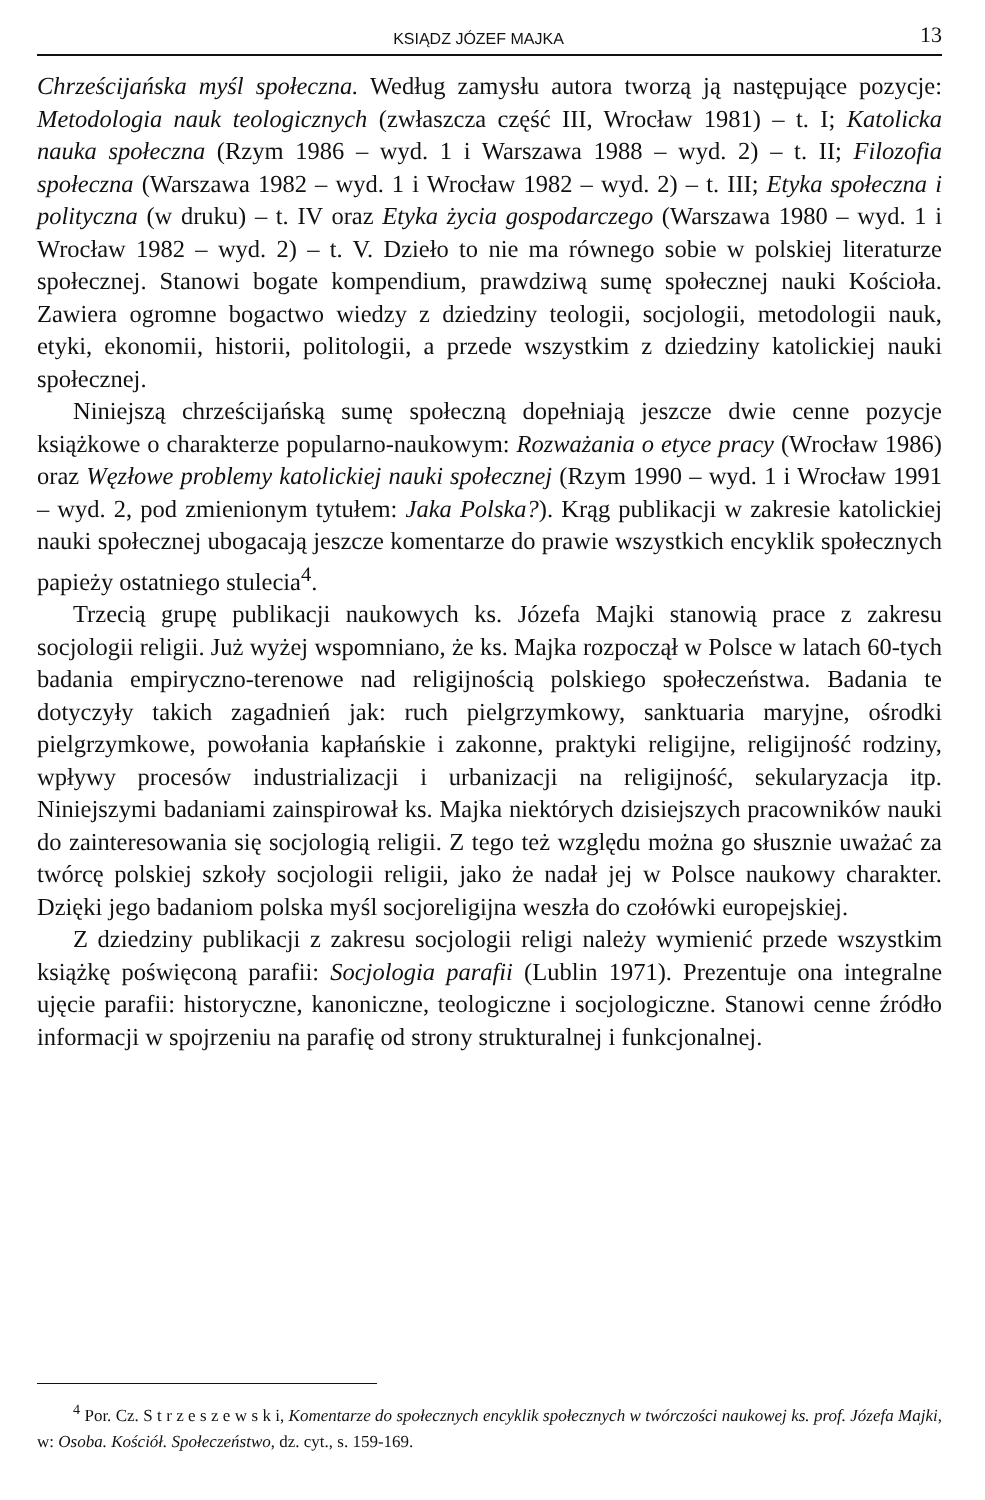KSIĄDZ JÓZEF MAJKA 13
Chrześcijańska myśl społeczna. Według zamysłu autora tworzą ją następujące pozycje: Metodologia nauk teologicznych (zwłaszcza część III, Wrocław 1981) – t. I; Katolicka nauka społeczna (Rzym 1986 – wyd. 1 i Warszawa 1988 – wyd. 2) – t. II; Filozofia społeczna (Warszawa 1982 – wyd. 1 i Wrocław 1982 – wyd. 2) – t. III; Etyka społeczna i polityczna (w druku) – t. IV oraz Etyka życia gospodarczego (Warszawa 1980 – wyd. 1 i Wrocław 1982 – wyd. 2) – t. V. Dzieło to nie ma równego sobie w polskiej literaturze społecznej. Stanowi bogate kompendium, prawdziwą sumę społecznej nauki Kościoła. Zawiera ogromne bogactwo wiedzy z dziedziny teologii, socjologii, metodologii nauk, etyki, ekonomii, historii, politologii, a przede wszystkim z dziedziny katolickiej nauki społecznej.
Niniejszą chrześcijańską sumę społeczną dopełniają jeszcze dwie cenne pozycje książkowe o charakterze popularno-naukowym: Rozważania o etyce pracy (Wrocław 1986) oraz Węzłowe problemy katolickiej nauki społecznej (Rzym 1990 – wyd. 1 i Wrocław 1991 – wyd. 2, pod zmienionym tytułem: Jaka Polska?). Krąg publikacji w zakresie katolickiej nauki społecznej ubogacają jeszcze komentarze do prawie wszystkich encyklik społecznych papieży ostatniego stulecia<sup>4</sup>.
Trzecią grupę publikacji naukowych ks. Józefa Majki stanowią prace z zakresu socjologii religii. Już wyżej wspomniano, że ks. Majka rozpoczął w Polsce w latach 60-tych badania empiryczno-terenowe nad religijnością polskiego społeczeństwa. Badania te dotyczyły takich zagadnień jak: ruch pielgrzymkowy, sanktuaria maryjne, ośrodki pielgrzymkowe, powołania kapłańskie i zakonne, praktyki religijne, religijność rodziny, wpływy procesów industrializacji i urbanizacji na religijność, sekularyzacja itp. Niniejszymi badaniami zainspirował ks. Majka niektórych dzisiejszych pracowników nauki do zainteresowania się socjologią religii. Z tego też względu można go słusznie uważać za twórcę polskiej szkoły socjologii religii, jako że nadał jej w Polsce naukowy charakter. Dzięki jego badaniom polska myśl socjoreligijna weszła do czołówki europejskiej.
Z dziedziny publikacji z zakresu socjologii religi należy wymienić przede wszystkim książkę poświęconą parafii: Socjologia parafii (Lublin 1971). Prezentuje ona integralne ujęcie parafii: historyczne, kanoniczne, teologiczne i socjologiczne. Stanowi cenne źródło informacji w spojrzeniu na parafię od strony strukturalnej i funkcjonalnej.
<sup>4</sup> Por. Cz. S t r z e s z e w s k i, Komentarze do społecznych encyklik społecznych w twórczości naukowej ks. prof. Józefa Majki, w: Osoba. Kościół. Społeczeństwo, dz. cyt., s. 159-169.